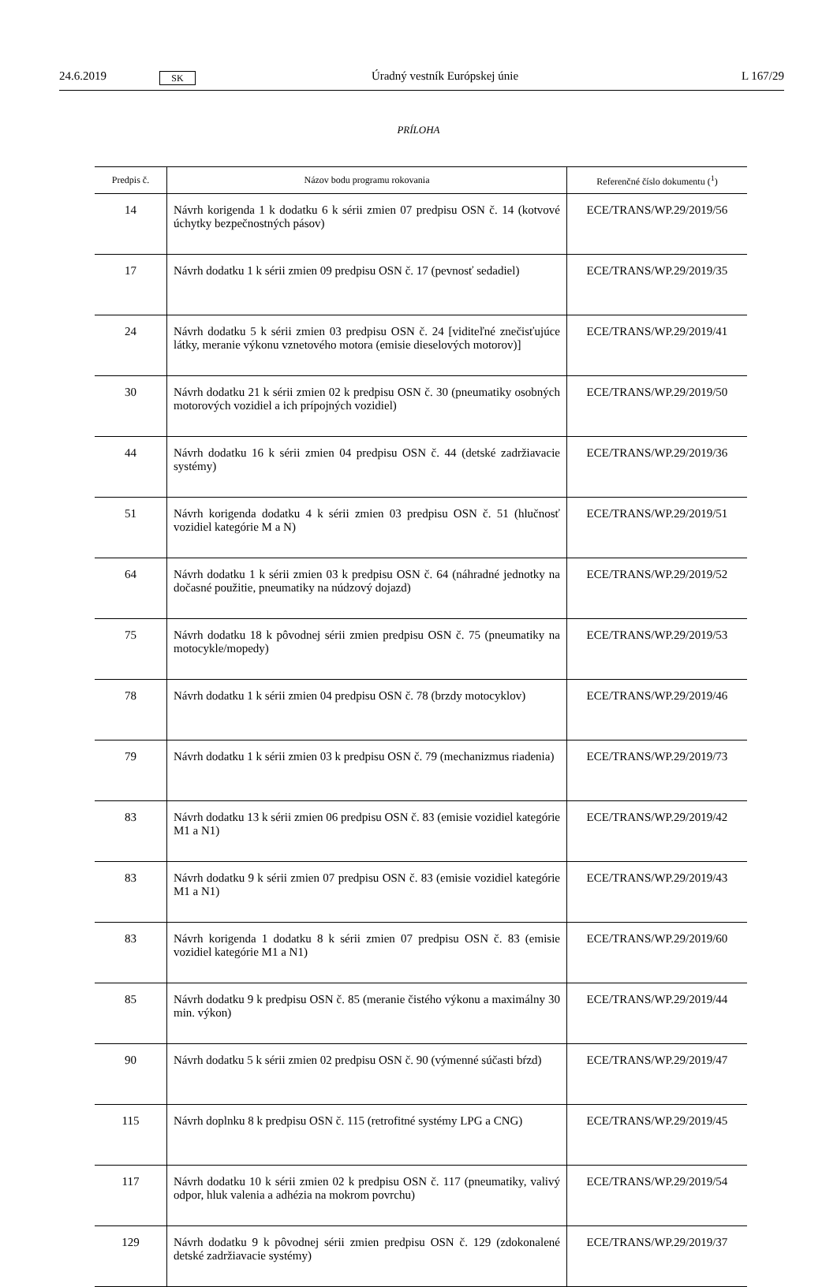24.6.2019 SK Úradný vestník Európskej únie L 167/29
PRÍLOHA
| Predpis č. | Názov bodu programu rokovania | Referenčné číslo dokumentu (<sup>1</sup>) |
| --- | --- | --- |
| 14 | Návrh korigenda 1 k dodatku 6 k sérii zmien 07 predpisu OSN č. 14 (kotvové úchytky bezpečnostných pásov) | ECE/TRANS/WP.29/2019/56 |
| 17 | Návrh dodatku 1 k sérii zmien 09 predpisu OSN č. 17 (pevnosť sedadiel) | ECE/TRANS/WP.29/2019/35 |
| 24 | Návrh dodatku 5 k sérii zmien 03 predpisu OSN č. 24 [viditeľné znečisťujúce látky, meranie výkonu vznetového motora (emisie dieselových motorov)] | ECE/TRANS/WP.29/2019/41 |
| 30 | Návrh dodatku 21 k sérii zmien 02 k predpisu OSN č. 30 (pneumatiky osobných motorových vozidiel a ich prípojných vozidiel) | ECE/TRANS/WP.29/2019/50 |
| 44 | Návrh dodatku 16 k sérii zmien 04 predpisu OSN č. 44 (detské zadržiavacie systémy) | ECE/TRANS/WP.29/2019/36 |
| 51 | Návrh korigenda dodatku 4 k sérii zmien 03 predpisu OSN č. 51 (hlučnosť vozidiel kategórie M a N) | ECE/TRANS/WP.29/2019/51 |
| 64 | Návrh dodatku 1 k sérii zmien 03 k predpisu OSN č. 64 (náhradné jednotky na dočasné použitie, pneumatiky na núdzový dojazd) | ECE/TRANS/WP.29/2019/52 |
| 75 | Návrh dodatku 18 k pôvodnej sérii zmien predpisu OSN č. 75 (pneumatiky na motocykle/mopedy) | ECE/TRANS/WP.29/2019/53 |
| 78 | Návrh dodatku 1 k sérii zmien 04 predpisu OSN č. 78 (brzdy motocyklov) | ECE/TRANS/WP.29/2019/46 |
| 79 | Návrh dodatku 1 k sérii zmien 03 k predpisu OSN č. 79 (mechanizmus riadenia) | ECE/TRANS/WP.29/2019/73 |
| 83 | Návrh dodatku 13 k sérii zmien 06 predpisu OSN č. 83 (emisie vozidiel kategórie M1 a N1) | ECE/TRANS/WP.29/2019/42 |
| 83 | Návrh dodatku 9 k sérii zmien 07 predpisu OSN č. 83 (emisie vozidiel kategórie M1 a N1) | ECE/TRANS/WP.29/2019/43 |
| 83 | Návrh korigenda 1 dodatku 8 k sérii zmien 07 predpisu OSN č. 83 (emisie vozidiel kategórie M1 a N1) | ECE/TRANS/WP.29/2019/60 |
| 85 | Návrh dodatku 9 k predpisu OSN č. 85 (meranie čistého výkonu a maximálny 30 min. výkon) | ECE/TRANS/WP.29/2019/44 |
| 90 | Návrh dodatku 5 k sérii zmien 02 predpisu OSN č. 90 (výmenné súčasti bŕzd) | ECE/TRANS/WP.29/2019/47 |
| 115 | Návrh doplnku 8 k predpisu OSN č. 115 (retrofitné systémy LPG a CNG) | ECE/TRANS/WP.29/2019/45 |
| 117 | Návrh dodatku 10 k sérii zmien 02 k predpisu OSN č. 117 (pneumatiky, valivý odpor, hluk valenia a adhézia na mokrom povrchu) | ECE/TRANS/WP.29/2019/54 |
| 129 | Návrh dodatku 9 k pôvodnej sérii zmien predpisu OSN č. 129 (zdokonalené detské zadržiavacie systémy) | ECE/TRANS/WP.29/2019/37 |